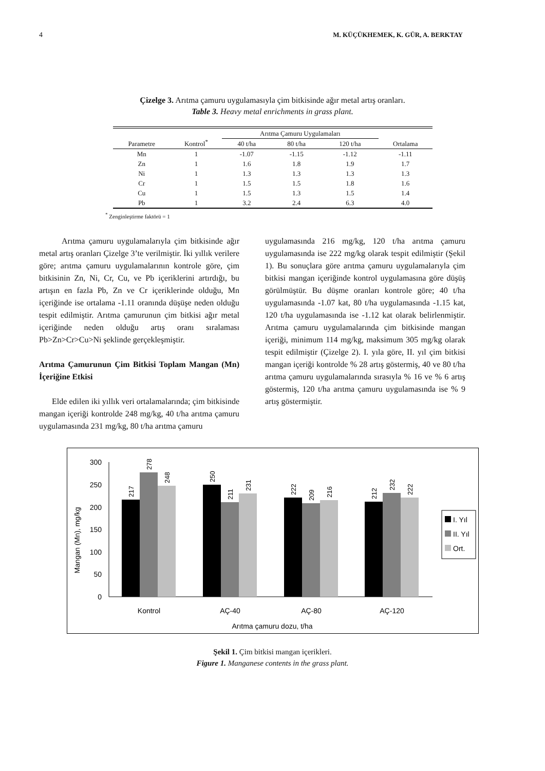4 M. KÜÇÜKHEMEK, K. GÜR, A. BERKTAY
Çizelge 3. Arıtma çamuru uygulamasıyla çim bitkisinde ağır metal artış oranları.
Table 3. Heavy metal enrichments in grass plant.
| Parametre | Kontrol<sup>*</sup> | Arıtma Çamuru Uygulamaları | | | Ortalama |
| --- | --- | --- | --- | --- | --- |
| | | 40 t/ha | 80 t/ha | 120 t/ha | |
| Mn | 1 | -1.07 | -1.15 | -1.12 | -1.11 |
| Zn | 1 | 1.6 | 1.8 | 1.9 | 1.7 |
| Ni | 1 | 1.3 | 1.3 | 1.3 | 1.3 |
| Cr | 1 | 1.5 | 1.5 | 1.8 | 1.6 |
| Cu | 1 | 1.5 | 1.3 | 1.5 | 1.4 |
| Pb | 1 | 3.2 | 2.4 | 6.3 | 4.0 |
<sup>*</sup> Zenginleştirme faktörü = 1
Arıtma çamuru uygulamalarıyla çim bitkisinde ağır metal artış oranları Çizelge 3’te verilmiştir. İki yıllık verilere göre; arıtma çamuru uygulamalarının kontrole göre, çim bitkisinin Zn, Ni, Cr, Cu, ve Pb içeriklerini artırdığı, bu artışın en fazla Pb, Zn ve Cr içeriklerinde olduğu, Mn içeriğinde ise ortalama -1.11 oranında düşüşe neden olduğu tespit edilmiştir. Arıtma çamurunun çim bitkisi ağır metal içeriğinde neden olduğu artış oranı sıralaması Pb>Zn>Cr>Cu>Ni şeklinde gerçekleşmiştir.
Arıtma Çamurunun Çim Bitkisi Toplam Mangan (Mn) İçeriğine Etkisi
Elde edilen iki yıllık veri ortalamalarında; çim bitkisinde mangan içeriği kontrolde 248 mg/kg, 40 t/ha arıtma çamuru uygulamasında 231 mg/kg, 80 t/ha arıtma çamuru
uygulamasında 216 mg/kg, 120 t/ha arıtma çamuru uygulamasında ise 222 mg/kg olarak tespit edilmiştir (Şekil 1). Bu sonuçlara göre arıtma çamuru uygulamalarıyla çim bitkisi mangan içeriğinde kontrol uygulamasına göre düşüş görülmüştür. Bu düşme oranları kontrole göre; 40 t/ha uygulamasında -1.07 kat, 80 t/ha uygulamasında -1.15 kat, 120 t/ha uygulamasında ise -1.12 kat olarak belirlenmiştir. Arıtma çamuru uygulamalarında çim bitkisinde mangan içeriği, minimum 114 mg/kg, maksimum 305 mg/kg olarak tespit edilmiştir (Çizelge 2). I. yıla göre, II. yıl çim bitkisi mangan içeriği kontrolde % 28 artış göstermiş, 40 ve 80 t/ha arıtma çamuru uygulamalarında sırasıyla % 16 ve % 6 artış göstermiş, 120 t/ha arıtma çamuru uygulamasında ise % 9 artış göstermiştir.
Mangan (Mn), mg/kg
0
50
100
150
200
250
300
217
278
248
250
211
231
222
209
216
212
232
222
Kontrol
AÇ-40
AÇ-80
AÇ-120
Arıtma çamuru dozu, t/ha
I. Yıl
II. Yıl
Ort.
Şekil 1. Çim bitkisi mangan içerikleri.
Figure 1. Manganese contents in the grass plant.